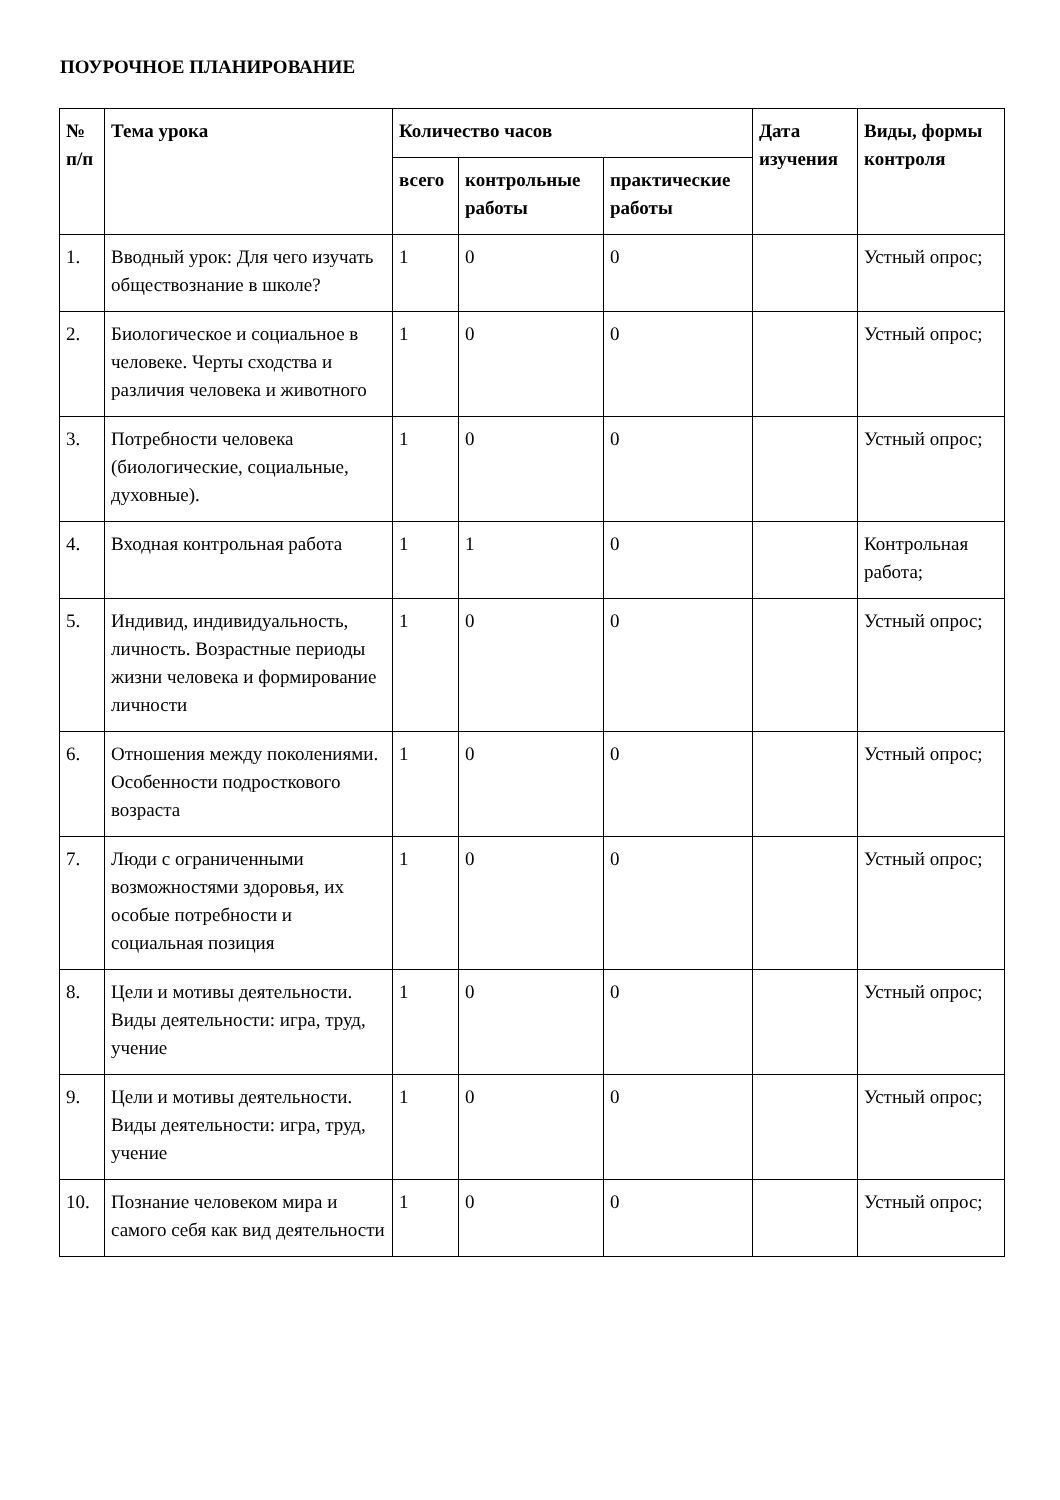ПОУРОЧНОЕ ПЛАНИРОВАНИЕ
| № п/п | Тема урока | Количество часов | | | Дата изучения | Виды, формы контроля |
| --- | --- | --- | --- | --- | --- | --- |
| | | всего | контрольные работы | практические работы | | |
| 1. | Вводный урок: Для чего изучать обществознание в школе? | 1 | 0 | 0 | | Устный опрос; |
| 2. | Биологическое и социальное в человеке. Черты сходства и различия человека и животного | 1 | 0 | 0 | | Устный опрос; |
| 3. | Потребности человека (биологические, социальные, духовные). | 1 | 0 | 0 | | Устный опрос; |
| 4. | Входная контрольная работа | 1 | 1 | 0 | | Контрольная работа; |
| 5. | Индивид, индивидуальность, личность. Возрастные периоды жизни человека и формирование личности | 1 | 0 | 0 | | Устный опрос; |
| 6. | Отношения между поколениями. Особенности подросткового возраста | 1 | 0 | 0 | | Устный опрос; |
| 7. | Люди с ограниченными возможностями здоровья, их особые потребности и социальная позиция | 1 | 0 | 0 | | Устный опрос; |
| 8. | Цели и мотивы деятельности. Виды деятельности: игра, труд, учение | 1 | 0 | 0 | | Устный опрос; |
| 9. | Цели и мотивы деятельности. Виды деятельности: игра, труд, учение | 1 | 0 | 0 | | Устный опрос; |
| 10. | Познание человеком мира и самого себя как вид деятельности | 1 | 0 | 0 | | Устный опрос; |